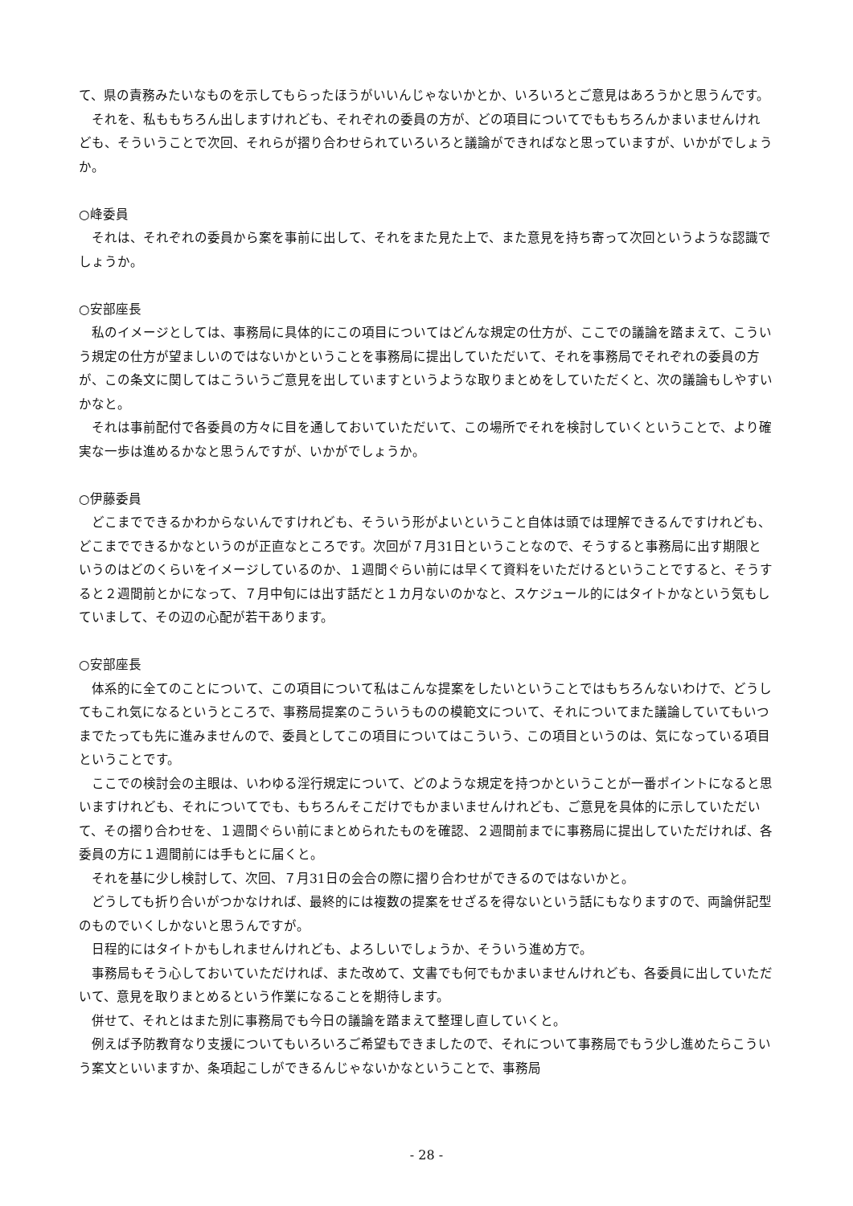て、県の責務みたいなものを示してもらったほうがいいんじゃないかとか、いろいろとご意見はあろうかと思うんです。
　それを、私ももちろん出しますけれども、それぞれの委員の方が、どの項目についてでももちろんかまいませんけれども、そういうことで次回、それらが摺り合わせられていろいろと議論ができればなと思っていますが、いかがでしょうか。
○峰委員
　それは、それぞれの委員から案を事前に出して、それをまた見た上で、また意見を持ち寄って次回というような認識でしょうか。
○安部座長
　私のイメージとしては、事務局に具体的にこの項目についてはどんな規定の仕方が、ここでの議論を踏まえて、こういう規定の仕方が望ましいのではないかということを事務局に提出していただいて、それを事務局でそれぞれの委員の方が、この条文に関してはこういうご意見を出していますというような取りまとめをしていただくと、次の議論もしやすいかなと。
　それは事前配付で各委員の方々に目を通しておいていただいて、この場所でそれを検討していくということで、より確実な一歩は進めるかなと思うんですが、いかがでしょうか。
○伊藤委員
　どこまでできるかわからないんですけれども、そういう形がよいということ自体は頭では理解できるんですけれども、どこまでできるかなというのが正直なところです。次回が７月31日ということなので、そうすると事務局に出す期限というのはどのくらいをイメージしているのか、１週間ぐらい前には早くて資料をいただけるということですると、そうすると２週間前とかになって、７月中旬には出す話だと１カ月ないのかなと、スケジュール的にはタイトかなという気もしていまして、その辺の心配が若干あります。
○安部座長
　体系的に全てのことについて、この項目について私はこんな提案をしたいということではもちろんないわけで、どうしてもこれ気になるというところで、事務局提案のこういうものの模範文について、それについてまた議論していてもいつまでたっても先に進みませんので、委員としてこの項目についてはこういう、この項目というのは、気になっている項目ということです。
　ここでの検討会の主眼は、いわゆる淫行規定について、どのような規定を持つかということが一番ポイントになると思いますけれども、それについてでも、もちろんそこだけでもかまいませんけれども、ご意見を具体的に示していただいて、その摺り合わせを、１週間ぐらい前にまとめられたものを確認、２週間前までに事務局に提出していただければ、各委員の方に１週間前には手もとに届くと。
　それを基に少し検討して、次回、７月31日の会合の際に摺り合わせができるのではないかと。
　どうしても折り合いがつかなければ、最終的には複数の提案をせざるを得ないという話にもなりますので、両論併記型のものでいくしかないと思うんですが。
　日程的にはタイトかもしれませんけれども、よろしいでしょうか、そういう進め方で。
　事務局もそう心しておいていただければ、また改めて、文書でも何でもかまいませんけれども、各委員に出していただいて、意見を取りまとめるという作業になることを期待します。
　併せて、それとはまた別に事務局でも今日の議論を踏まえて整理し直していくと。
　例えば予防教育なり支援についてもいろいろご希望もできましたので、それについて事務局でもう少し進めたらこういう案文といいますか、条項起こしができるんじゃないかなということで、事務局
- 28 -